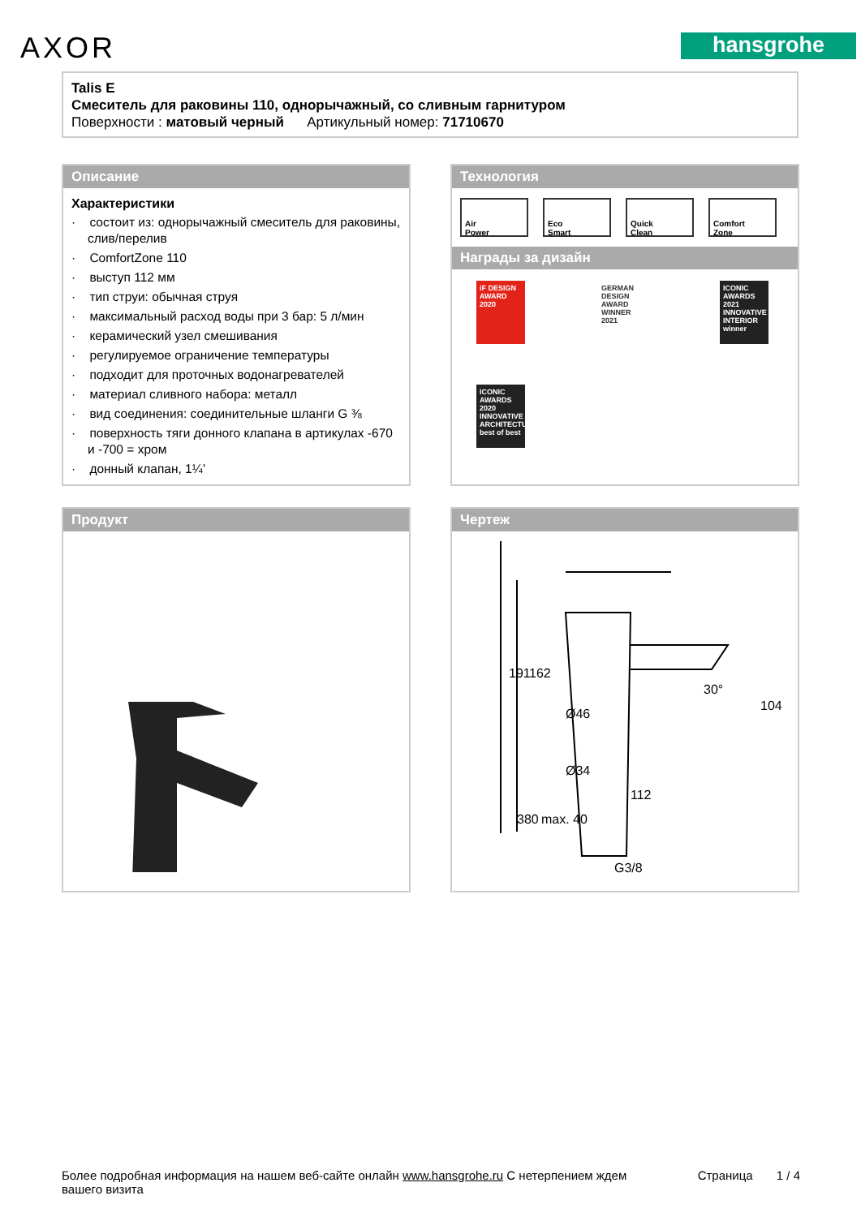AXOR hansgrohe
Talis E
Смеситель для раковины 110, однорычажный, со сливным гарнитуром
Поверхности : матовый черный Артикульный номер: 71710670
Описание
Характеристики
· состоит из: однорычажный смеситель для раковины, слив/перелив
· ComfortZone 110
· выступ 112 мм
· тип струи: обычная струя
· максимальный расход воды при 3 бар: 5 л/мин
· керамический узел смешивания
· регулируемое ограничение температуры
· подходит для проточных водонагревателей
· материал сливного набора: металл
· вид соединения: соединительные шланги G ⅜
· поверхность тяги донного клапана в артикулах -670 и -700 = хром
· донный клапан, 1¼’
Технология
Air
Power
Eco
Smart
Quick
Clean
Comfort
Zone
Награды за дизайн
iF DESIGN AWARD 2020
GERMAN DESIGN AWARD WINNER 2021
ICONIC AWARDS 2021 INNOVATIVE INTERIOR winner
ICONIC AWARDS 2020 INNOVATIVE ARCHITECTURE best of best
Продукт Чертеж
Ø46
Ø34
112
30°
191
162
104
380
max. 40
G3/8
Более подробная информация на нашем веб-сайте онлайн www.hansgrohe.ru С нетерпением ждем
вашего визита Страница 1 / 4